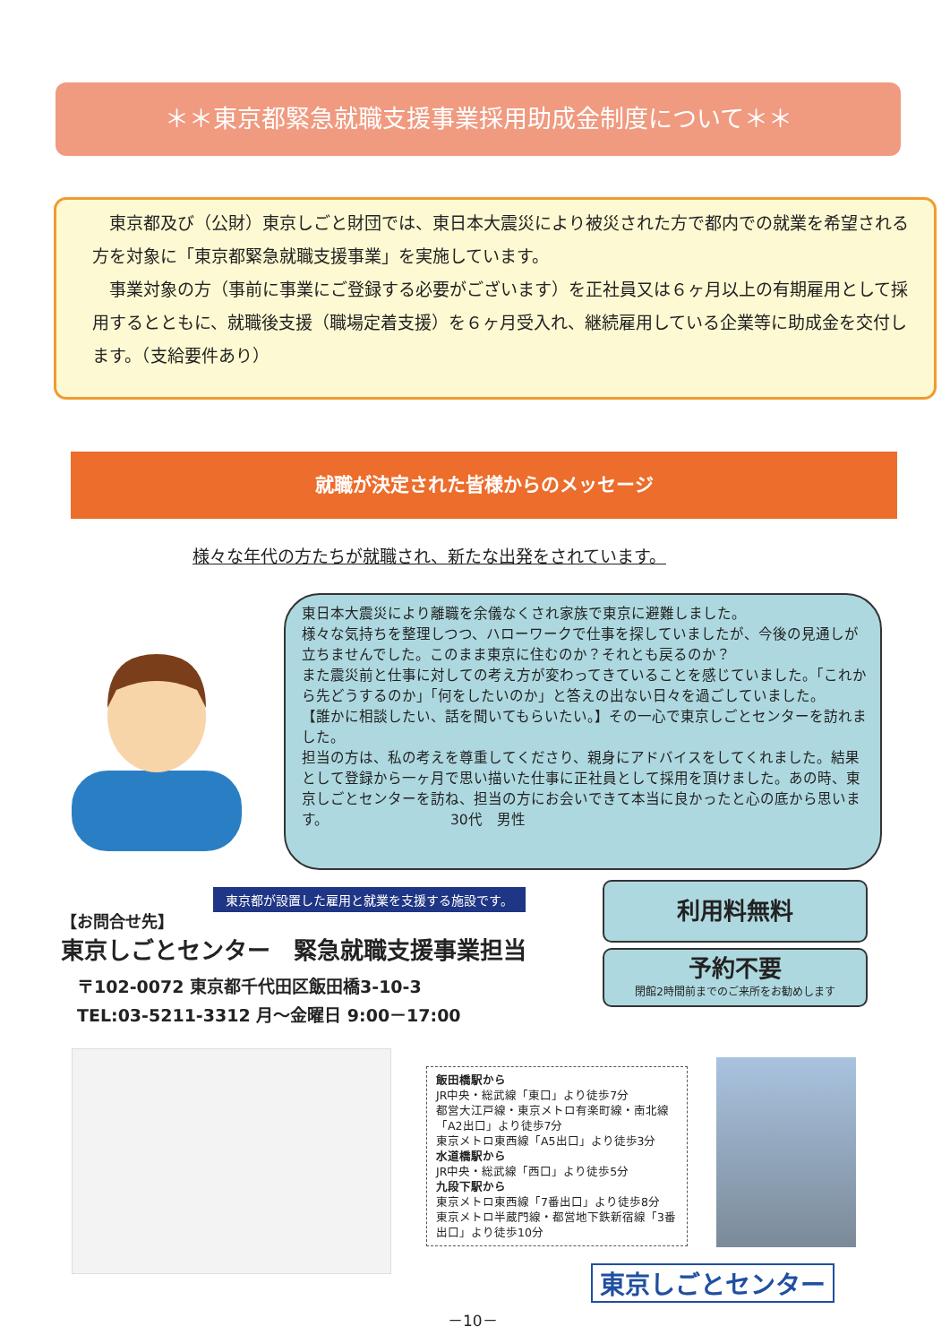＊＊東京都緊急就職支援事業採用助成金制度について＊＊
　東京都及び（公財）東京しごと財団では、東日本大震災により被災された方で都内での就業を希望される方を対象に「東京都緊急就職支援事業」を実施しています。
　事業対象の方（事前に事業にご登録する必要がございます）を正社員又は６ヶ月以上の有期雇用として採用するとともに、就職後支援（職場定着支援）を６ヶ月受入れ、継続雇用している企業等に助成金を交付します。（支給要件あり）
就職が決定された皆様からのメッセージ
様々な年代の方たちが就職され、新たな出発をされています。
東日本大震災により離職を余儀なくされ家族で東京に避難しました。
様々な気持ちを整理しつつ、ハローワークで仕事を探していましたが、今後の見通しが立ちませんでした。このまま東京に住むのか？それとも戻るのか？
また震災前と仕事に対しての考え方が変わってきていることを感じていました。「これから先どうするのか」「何をしたいのか」と答えの出ない日々を過ごしていました。
【誰かに相談したい、話を聞いてもらいたい。】その一心で東京しごとセンターを訪れました。
担当の方は、私の考えを尊重してくださり、親身にアドバイスをしてくれました。結果として登録から一ヶ月で思い描いた仕事に正社員として採用を頂けました。あの時、東京しごとセンターを訪ね、担当の方にお会いできて本当に良かったと心の底から思います。　　　　　　　　　30代　男性
東京都が設置した雇用と就業を支援する施設です。
【お問合せ先】
東京しごとセンター　緊急就職支援事業担当
〒102-0072 東京都千代田区飯田橋3-10-3
TEL:03-5211-3312 月～金曜日 9:00－17:00
利用料無料
予約不要
閉館2時間前までのご来所をお勧めします
飯田橋駅から
JR中央・総武線「東口」より徒歩7分
都営大江戸線・東京メトロ有楽町線・南北線「A2出口」より徒歩7分
東京メトロ東西線「A5出口」より徒歩3分
水道橋駅から
JR中央・総武線「西口」より徒歩5分
九段下駅から
東京メトロ東西線「7番出口」より徒歩8分
東京メトロ半蔵門線・都営地下鉄新宿線「3番出口」より徒歩10分
東京しごとセンター
－10－